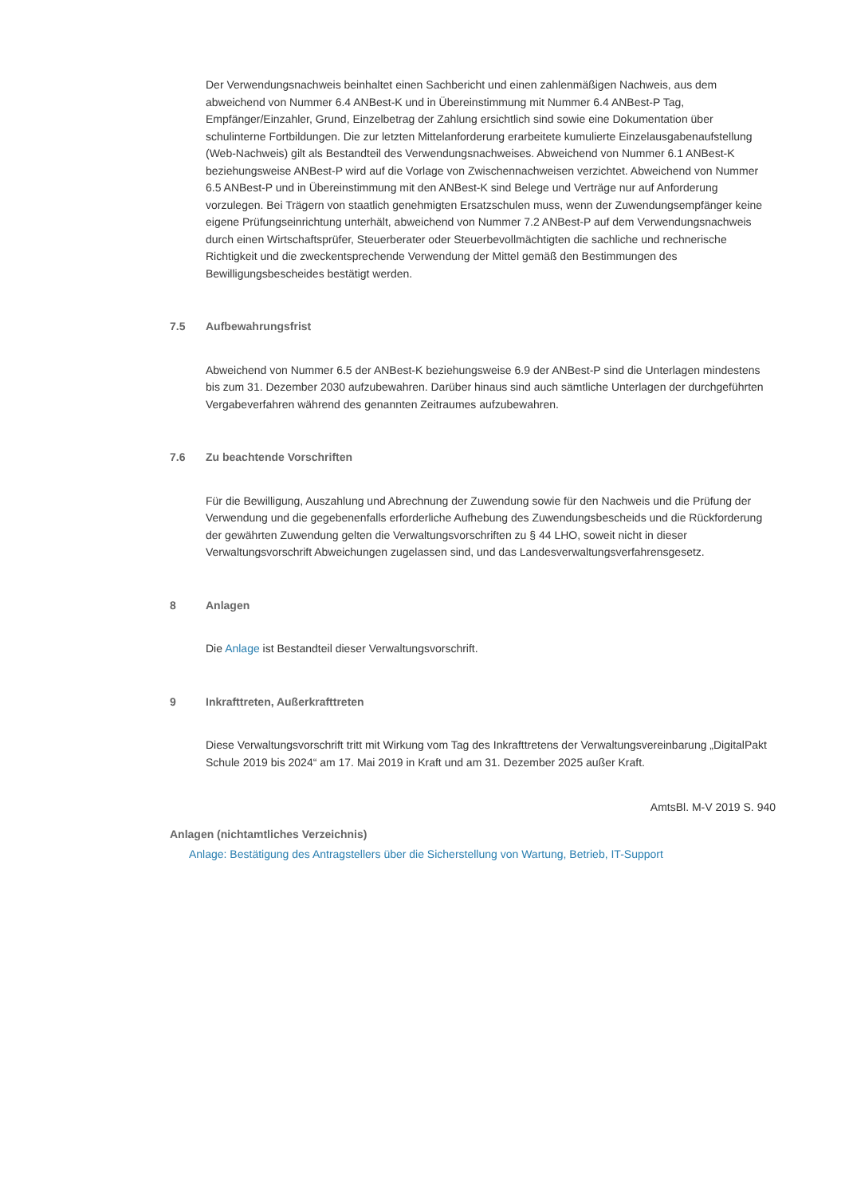Der Verwendungsnachweis beinhaltet einen Sachbericht und einen zahlenmäßigen Nachweis, aus dem abweichend von Nummer 6.4 ANBest-K und in Übereinstimmung mit Nummer 6.4 ANBest-P Tag, Empfänger/Einzahler, Grund, Einzelbetrag der Zahlung ersichtlich sind sowie eine Dokumentation über schulinterne Fortbildungen. Die zur letzten Mittelanforderung erarbeitete kumulierte Einzelausgabenaufstellung (Web-Nachweis) gilt als Bestandteil des Verwendungsnachweises. Abweichend von Nummer 6.1 ANBest-K beziehungsweise ANBest-P wird auf die Vorlage von Zwischennachweisen verzichtet. Abweichend von Nummer 6.5 ANBest-P und in Übereinstimmung mit den ANBest-K sind Belege und Verträge nur auf Anforderung vorzulegen. Bei Trägern von staatlich genehmigten Ersatzschulen muss, wenn der Zuwendungsempfänger keine eigene Prüfungseinrichtung unterhält, abweichend von Nummer 7.2 ANBest-P auf dem Verwendungsnachweis durch einen Wirtschaftsprüfer, Steuerberater oder Steuerbevollmächtigten die sachliche und rechnerische Richtigkeit und die zweckentsprechende Verwendung der Mittel gemäß den Bestimmungen des Bewilligungsbescheides bestätigt werden.
7.5 Aufbewahrungsfrist
Abweichend von Nummer 6.5 der ANBest-K beziehungsweise 6.9 der ANBest-P sind die Unterlagen mindestens bis zum 31. Dezember 2030 aufzubewahren. Darüber hinaus sind auch sämtliche Unterlagen der durchgeführten Vergabeverfahren während des genannten Zeitraumes aufzubewahren.
7.6 Zu beachtende Vorschriften
Für die Bewilligung, Auszahlung und Abrechnung der Zuwendung sowie für den Nachweis und die Prüfung der Verwendung und die gegebenenfalls erforderliche Aufhebung des Zuwendungsbescheids und die Rückforderung der gewährten Zuwendung gelten die Verwaltungsvorschriften zu § 44 LHO, soweit nicht in dieser Verwaltungsvorschrift Abweichungen zugelassen sind, und das Landesverwaltungsverfahrensgesetz.
8 Anlagen
Die Anlage ist Bestandteil dieser Verwaltungsvorschrift.
9 Inkrafttreten, Außerkrafttreten
Diese Verwaltungsvorschrift tritt mit Wirkung vom Tag des Inkrafttretens der Verwaltungsvereinbarung „DigitalPakt Schule 2019 bis 2024“ am 17. Mai 2019 in Kraft und am 31. Dezember 2025 außer Kraft.
AmtsBl. M-V 2019 S. 940
Anlagen (nichtamtliches Verzeichnis)
Anlage: Bestätigung des Antragstellers über die Sicherstellung von Wartung, Betrieb, IT-Support